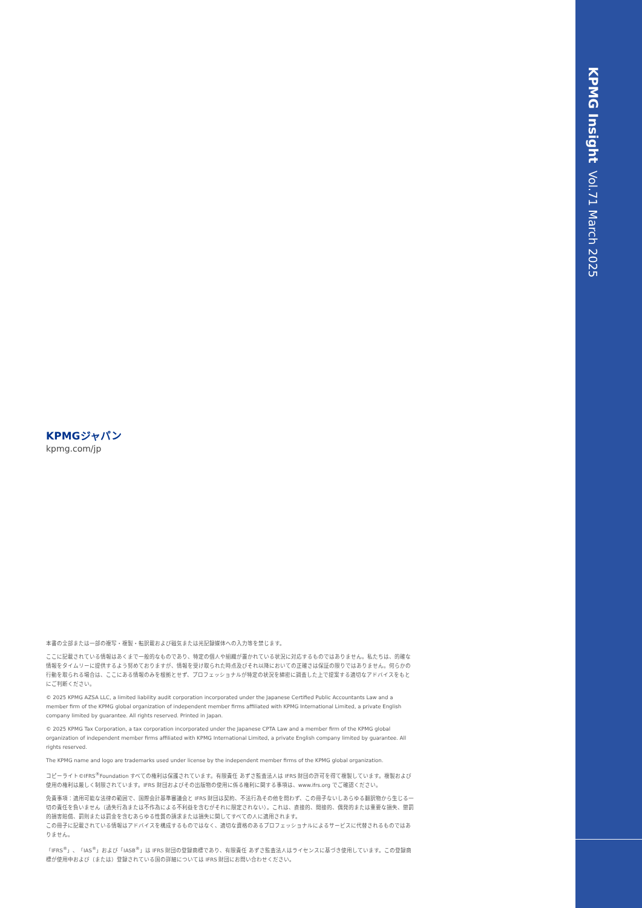KPMG Insight Vol.71 March 2025
KPMGジャパン
kpmg.com/jp
本書の全部または一部の複写・複製・転訳載および磁気または光記録媒体への入力等を禁じます。
ここに記載されている情報はあくまで一般的なものであり、特定の個人や組織が置かれている状況に対応するものではありません。私たちは、的確な情報をタイムリーに提供するよう努めておりますが、情報を受け取られた時点及びそれ以降においての正確さは保証の限りではありません。何らかの行動を取られる場合は、ここにある情報のみを根拠とせず、プロフェッショナルが特定の状況を綿密に調査した上で提案する適切なアドバイスをもとにご判断ください。
© 2025 KPMG AZSA LLC, a limited liability audit corporation incorporated under the Japanese Certified Public Accountants Law and a member firm of the KPMG global organization of independent member firms affiliated with KPMG International Limited, a private English company limited by guarantee. All rights reserved. Printed in Japan.
© 2025 KPMG Tax Corporation, a tax corporation incorporated under the Japanese CPTA Law and a member firm of the KPMG global organization of independent member firms affiliated with KPMG International Limited, a private English company limited by guarantee. All rights reserved.
The KPMG name and logo are trademarks used under license by the independent member firms of the KPMG global organization.
コピーライト©IFRS<sup>®</sup>Foundation すべての権利は保護されています。有限責任 あずさ監査法人は IFRS 財団の許可を得て複製しています。複製および使用の権利は厳しく制限されています。IFRS 財団およびその出版物の使用に係る権利に関する事項は、www.ifrs.org でご確認ください。
免責事項：適用可能な法律の範囲で、国際会計基準審議会と IFRS 財団は契約、不法行為その他を問わず、この冊子ないしあらゆる翻訳物から生じる一切の責任を負いません（過失行為または不作為による不利益を含むがそれに限定されない）。これは、直接的、間接的、偶発的または重要な損失、懲罰的損害賠償、罰則または罰金を含むあらゆる性質の請求または損失に関してすべての人に適用されます。
この冊子に記載されている情報はアドバイスを構成するものではなく、適切な資格のあるプロフェッショナルによるサービスに代替されるものではありません。
「IFRS<sup>®</sup>」、「IAS<sup>®</sup>」および「IASB<sup>®</sup>」は IFRS 財団の登録商標であり、有限責任 あずさ監査法人はライセンスに基づき使用しています。この登録商標が使用中および（または）登録されている国の詳細については IFRS 財団にお問い合わせください。